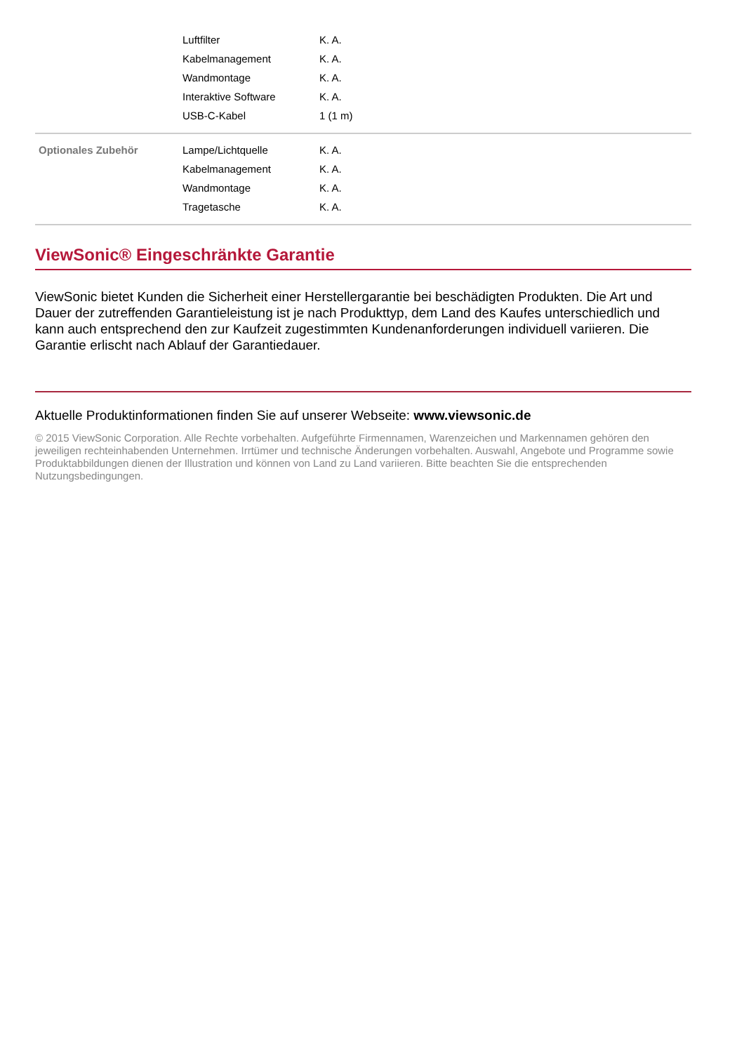| | Luftfilter | K. A. |
| | Kabelmanagement | K. A. |
| | Wandmontage | K. A. |
| | Interaktive Software | K. A. |
| | USB-C-Kabel | 1 (1 m) |
| Optionales Zubehör | Lampe/Lichtquelle | K. A. |
| | Kabelmanagement | K. A. |
| | Wandmontage | K. A. |
| | Tragetasche | K. A. |
ViewSonic® Eingeschränkte Garantie
ViewSonic bietet Kunden die Sicherheit einer Herstellergarantie bei beschädigten Produkten. Die Art und Dauer der zutreffenden Garantieleistung ist je nach Produkttyp, dem Land des Kaufes unterschiedlich und kann auch entsprechend den zur Kaufzeit zugestimmten Kundenanforderungen individuell variieren. Die Garantie erlischt nach Ablauf der Garantiedauer.
Aktuelle Produktinformationen finden Sie auf unserer Webseite: www.viewsonic.de
© 2015 ViewSonic Corporation. Alle Rechte vorbehalten. Aufgeführte Firmennamen, Warenzeichen und Markennamen gehören den jeweiligen rechteinhabenden Unternehmen. Irrtümer und technische Änderungen vorbehalten. Auswahl, Angebote und Programme sowie Produktabbildungen dienen der Illustration und können von Land zu Land variieren. Bitte beachten Sie die entsprechenden Nutzungsbedingungen.